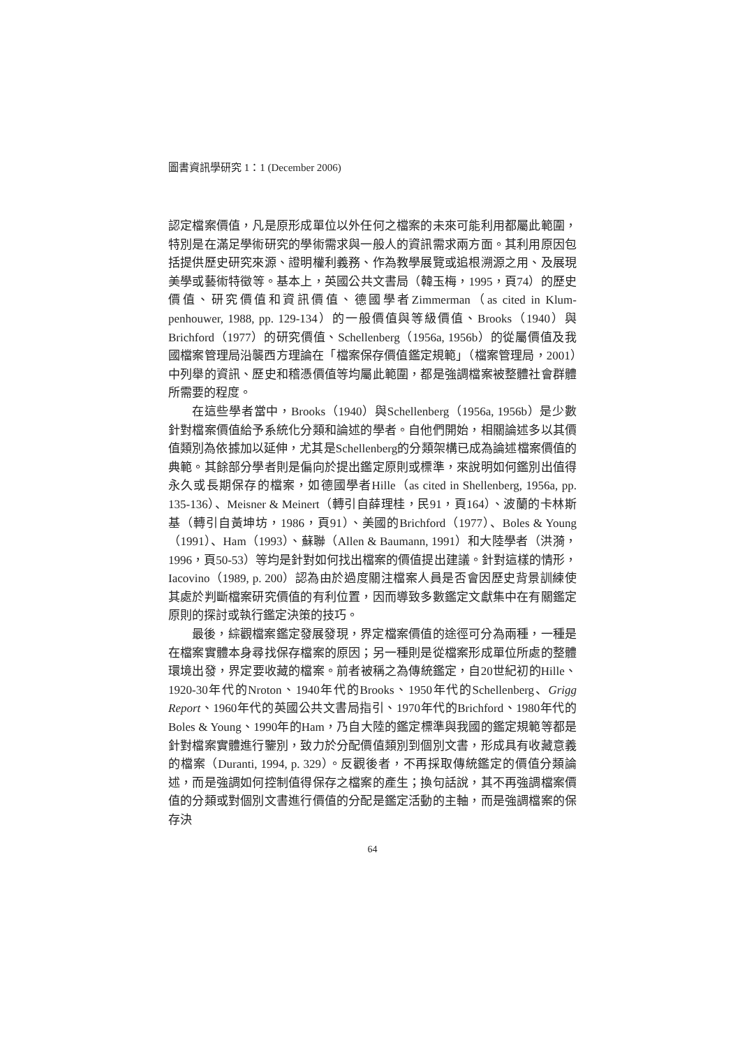圖書資訊學研究 1：1 (December 2006)
認定檔案價值，凡是原形成單位以外任何之檔案的未來可能利用都屬此範圍，特別是在滿足學術研究的學術需求與一般人的資訊需求兩方面。其利用原因包括提供歷史研究來源、證明權利義務、作為教學展覽或追根溯源之用、及展現美學或藝術特徵等。基本上，英國公共文書局（韓玉梅，1995，頁74）的歷史價值、研究價值和資訊價值、德國學者Zimmerman（as cited in Klum-penhouwer, 1988, pp. 129-134）的一般價值與等級價值、Brooks（1940）與Brichford（1977）的研究價值、Schellenberg（1956a, 1956b）的從屬價值及我國檔案管理局沿襲西方理論在「檔案保存價值鑑定規範」（檔案管理局，2001）中列舉的資訊、歷史和稽憑價值等均屬此範圍，都是強調檔案被整體社會群體所需要的程度。
在這些學者當中，Brooks（1940）與Schellenberg（1956a, 1956b）是少數針對檔案價值給予系統化分類和論述的學者。自他們開始，相關論述多以其價值類別為依據加以延伸，尤其是Schellenberg的分類架構已成為論述檔案價值的典範。其餘部分學者則是偏向於提出鑑定原則或標準，來說明如何鑑別出值得永久或長期保存的檔案，如德國學者Hille（as cited in Shellenberg, 1956a, pp. 135-136）、Meisner & Meinert（轉引自薛理桂，民91，頁164）、波蘭的卡林斯基（轉引自黃坤坊，1986，頁91）、美國的Brichford（1977）、Boles & Young（1991）、Ham（1993）、蘇聯（Allen & Baumann, 1991）和大陸學者（洪漪，1996，頁50-53）等均是針對如何找出檔案的價值提出建議。針對這樣的情形，Iacovino（1989, p. 200）認為由於過度關注檔案人員是否會因歷史背景訓練使其處於判斷檔案研究價值的有利位置，因而導致多數鑑定文獻集中在有關鑑定原則的探討或執行鑑定決策的技巧。
最後，綜觀檔案鑑定發展發現，界定檔案價值的途徑可分為兩種，一種是在檔案實體本身尋找保存檔案的原因；另一種則是從檔案形成單位所處的整體環境出發，界定要收藏的檔案。前者被稱之為傳統鑑定，自20世紀初的Hille、1920-30年代的Nroton、1940年代的Brooks、1950年代的Schellenberg、Grigg Report、1960年代的英國公共文書局指引、1970年代的Brichford、1980年代的Boles & Young、1990年的Ham，乃自大陸的鑑定標準與我國的鑑定規範等都是針對檔案實體進行鑒別，致力於分配價值類別到個別文書，形成具有收藏意義的檔案（Duranti, 1994, p. 329）。反觀後者，不再採取傳統鑑定的價值分類論述，而是強調如何控制值得保存之檔案的產生；換句話說，其不再強調檔案價值的分類或對個別文書進行價值的分配是鑑定活動的主軸，而是強調檔案的保存決
64